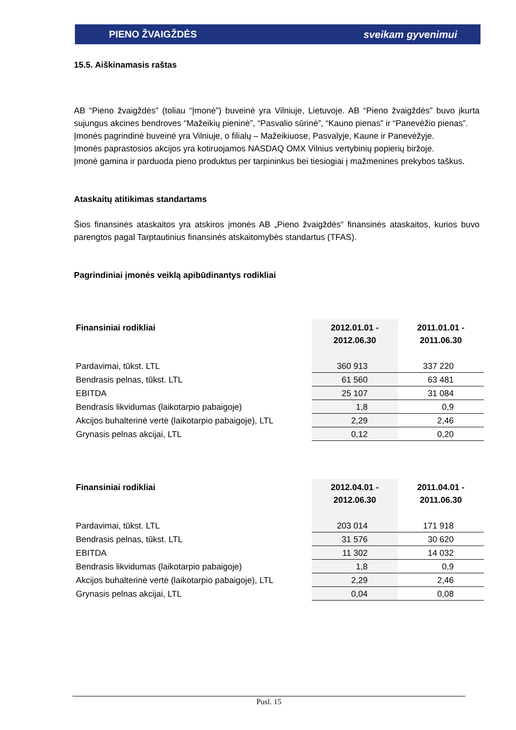PIENO ŽVAIGŽDĖS sveikam gyvenimui
15.5. Aiškinamasis raštas
AB “Pieno žvaigždės” (toliau “Įmonė”) buveinė yra Vilniuje, Lietuvoje. AB “Pieno žvaigždės” buvo įkurta sujungus akcines bendroves “Mažeikių pieninė”, “Pasvalio sūrinė”, “Kauno pienas” ir “Panevėžio pienas”.
Įmonės pagrindinė buveinė yra Vilniuje, o filialų – Mažeikiuose, Pasvalyje, Kaune ir Panevėžyje.
Įmonės paprastosios akcijos yra kotiruojamos NASDAQ OMX Vilnius vertybinių popierių biržoje.
Įmonė gamina ir parduoda pieno produktus per tarpininkus bei tiesiogiai į mažmenines prekybos taškus.
Ataskaitų atitikimas standartams
Šios finansinės ataskaitos yra atskiros įmonės AB „Pieno žvaigždės“ finansinės ataskaitos, kurios buvo parengtos pagal Tarptautinius finansinės atskaitomybės standartus (TFAS).
Pagrindiniai įmonės veiklą apibūdinantys rodikliai
| Finansiniai rodikliai | 2012.01.01 - 2012.06.30 | 2011.01.01 - 2011.06.30 |
| --- | --- | --- |
| Pardavimai, tūkst. LTL | 360 913 | 337 220 |
| Bendrasis pelnas, tūkst. LTL | 61 560 | 63 481 |
| EBITDA | 25 107 | 31 084 |
| Bendrasis likvidumas (laikotarpio pabaigoje) | 1,8 | 0,9 |
| Akcijos buhalterinė vertė (laikotarpio pabaigoje), LTL | 2,29 | 2,46 |
| Grynasis pelnas akcijai, LTL | 0,12 | 0,20 |
| Finansiniai rodikliai | 2012.04.01 - 2012.06.30 | 2011.04.01 - 2011.06.30 |
| --- | --- | --- |
| Pardavimai, tūkst. LTL | 203 014 | 171 918 |
| Bendrasis pelnas, tūkst. LTL | 31 576 | 30 620 |
| EBITDA | 11 302 | 14 032 |
| Bendrasis likvidumas (laikotarpio pabaigoje) | 1,8 | 0,9 |
| Akcijos buhalterinė vertė (laikotarpio pabaigoje), LTL | 2,29 | 2,46 |
| Grynasis pelnas akcijai, LTL | 0,04 | 0,08 |
Pusl. 15